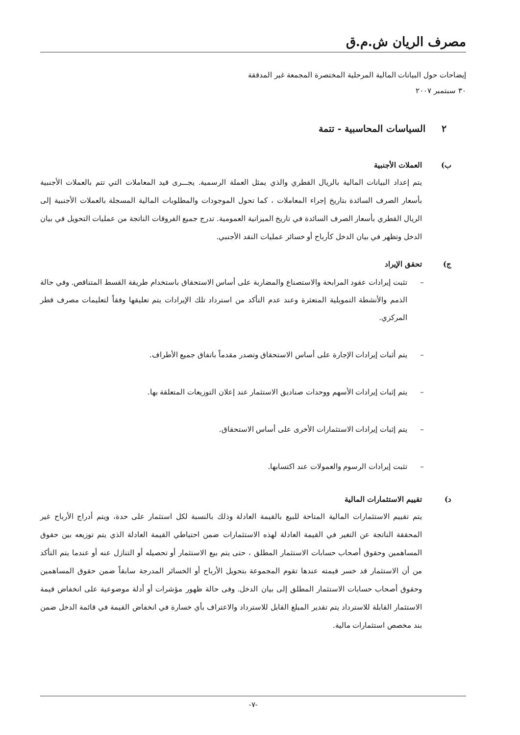مصرف الريان ش.م.ق
إيضاحات حول البيانات المالية المرحلية المختصرة المجمعة غير المدققة
٣٠ سبتمبر ٢٠٠٧
٢ السياسات المحاسبية - تتمة
ب) العملات الأجنبية
يتم إعداد البيانات المالية بالريال القطري والذي يمثل العملة الرسمية. يجـــرى قيد المعاملات التي تتم بالعملات الأجنبية بأسعار الصرف السائدة بتاريخ إجراء المعاملات ، كما تحول الموجودات والمطلوبات المالية المسجلة بالعملات الأجنبية إلى الريال القطري بأسعار الصرف السائدة في تاريخ الميزانية العمومية. تدرج جميع الفروقات الناتجة من عمليات التحويل في بيان الدخل وتظهر في بيان الدخل كأرباح أو خسائر عمليات النقد الأجنبي.
ج) تحقق الإيراد
– تثبت إيرادات عقود المرابحة والاستصناع والمضاربة على أساس الاستحقاق باستخدام طريقة القسط المتناقص. وفي حالة الذمم والأنشطة التمويلية المتعثرة وعند عدم التأكد من استرداد تلك الإيرادات يتم تعليقها وفقاً لتعليمات مصرف قطر المركزي.
– يتم أثبات إيرادات الإجارة على أساس الاستحقاق وتصدر مقدماً باتفاق جميع الأطراف.
– يتم إثبات إيرادات الأسهم ووحدات صناديق الاستثمار عند إعلان التوزيعات المتعلقة بها.
– يتم إثبات إيرادات الاستثمارات الأخرى على أساس الاستحقاق.
– تثبت إيرادات الرسوم والعمولات عند اكتسابها.
د) تقييم الاستثمارات المالية
يتم تقييم الاستثمارات المالية المتاحة للبيع بالقيمة العادلة وذلك بالنسبة لكل استثمار على حدة، ويتم أدراج الأرباح غير المحققة الناتجة عن التغير في القيمة العادلة لهذه الاستثمارات ضمن احتياطي القيمة العادلة الذي يتم توزيعه بين حقوق المساهمين وحقوق أصحاب حسابات الاستثمار المطلق ، حتى يتم بيع الاستثمار أو تحصيله أو التنازل عنه أو عندما يتم التأكد من أن الاستثمار قد خسر قيمته عندها تقوم المجموعة بتحويل الأرباح أو الخسائر المدرجة سابقاً ضمن حقوق المساهمين وحقوق أصحاب حسابات الاستثمار المطلق إلى بيان الدخل. وفى حالة ظهور مؤشرات أو أدلة موضوعية على انخفاض قيمة الاستثمار القابلة للاسترداد يتم تقدير المبلغ القابل للاسترداد والاعتراف بأي خسارة في انخفاض القيمة في قائمة الدخل ضمن بند مخصص استثمارات مالية.
-٧-